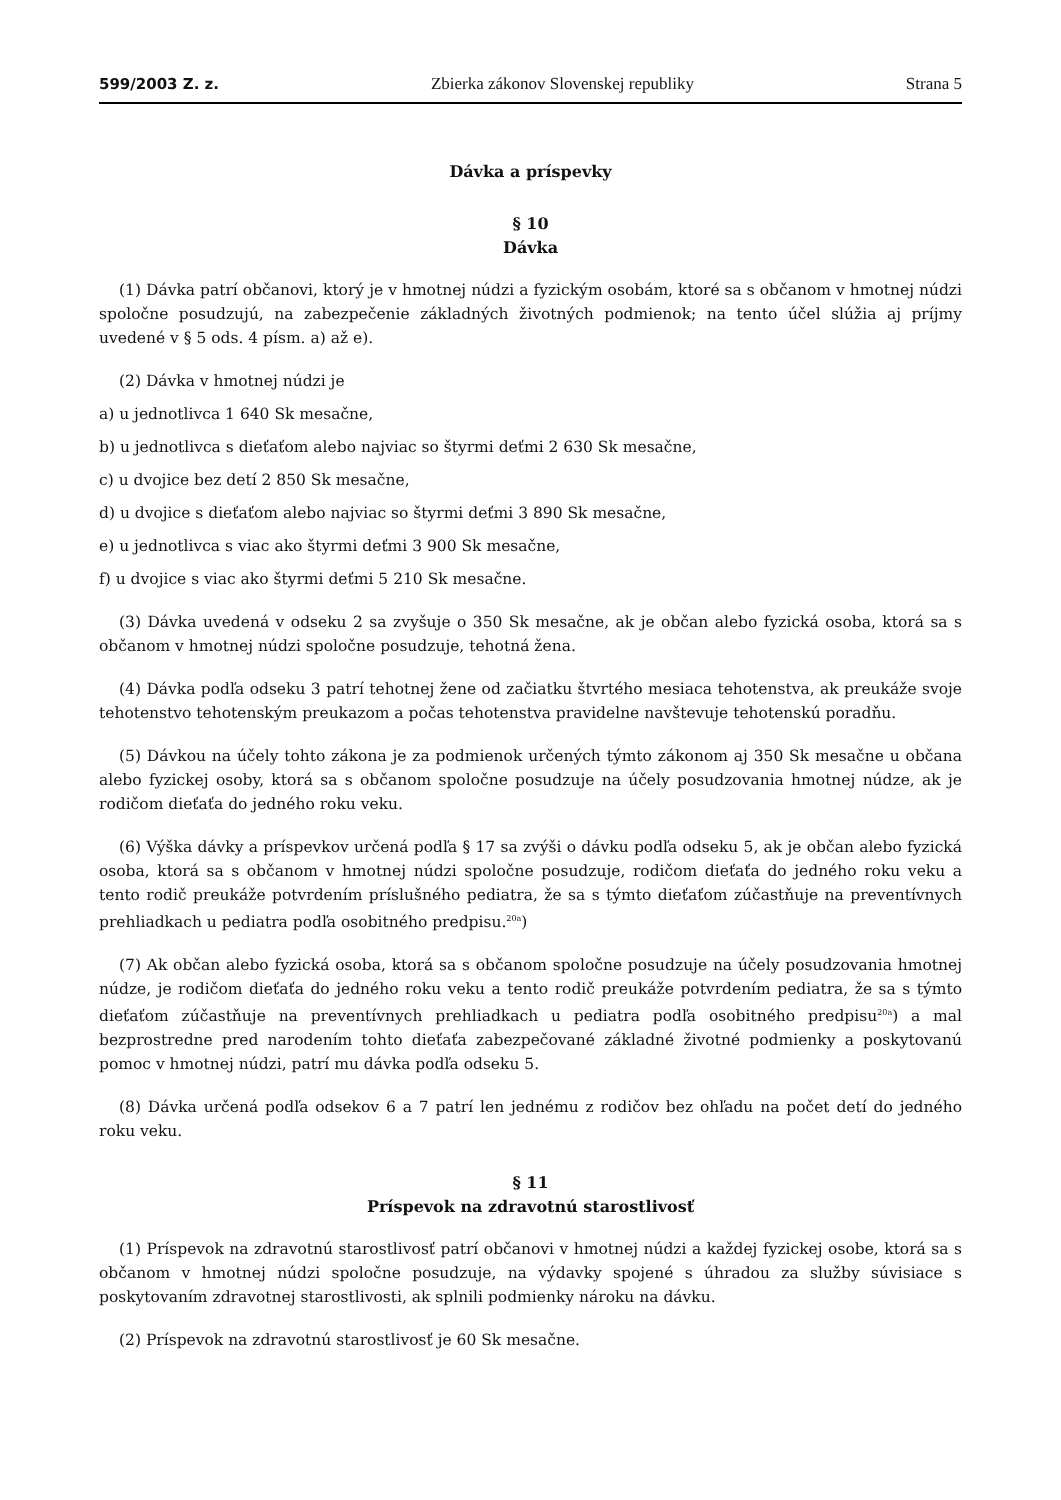599/2003 Z. z. Zbierka zákonov Slovenskej republiky Strana 5
Dávka a príspevky
§ 10
Dávka
(1) Dávka patrí občanovi, ktorý je v hmotnej núdzi a fyzickým osobám, ktoré sa s občanom v hmotnej núdzi spoločne posudzujú, na zabezpečenie základných životných podmienok; na tento účel slúžia aj príjmy uvedené v § 5 ods. 4 písm. a) až e).
(2) Dávka v hmotnej núdzi je
a) u jednotlivca 1 640 Sk mesačne,
b) u jednotlivca s dieťaťom alebo najviac so štyrmi deťmi 2 630 Sk mesačne,
c) u dvojice bez detí 2 850 Sk mesačne,
d) u dvojice s dieťaťom alebo najviac so štyrmi deťmi 3 890 Sk mesačne,
e) u jednotlivca s viac ako štyrmi deťmi 3 900 Sk mesačne,
f) u dvojice s viac ako štyrmi deťmi 5 210 Sk mesačne.
(3) Dávka uvedená v odseku 2 sa zvyšuje o 350 Sk mesačne, ak je občan alebo fyzická osoba, ktorá sa s občanom v hmotnej núdzi spoločne posudzuje, tehotná žena.
(4) Dávka podľa odseku 3 patrí tehotnej žene od začiatku štvrtého mesiaca tehotenstva, ak preukáže svoje tehotenstvo tehotenským preukazom a počas tehotenstva pravidelne navštevuje tehotenskú poradňu.
(5) Dávkou na účely tohto zákona je za podmienok určených týmto zákonom aj 350 Sk mesačne u občana alebo fyzickej osoby, ktorá sa s občanom spoločne posudzuje na účely posudzovania hmotnej núdze, ak je rodičom dieťaťa do jedného roku veku.
(6) Výška dávky a príspevkov určená podľa § 17 sa zvýši o dávku podľa odseku 5, ak je občan alebo fyzická osoba, ktorá sa s občanom v hmotnej núdzi spoločne posudzuje, rodičom dieťaťa do jedného roku veku a tento rodič preukáže potvrdením príslušného pediatra, že sa s týmto dieťaťom zúčastňuje na preventívnych prehliadkach u pediatra podľa osobitného predpisu.<sup>20a</sup>)
(7) Ak občan alebo fyzická osoba, ktorá sa s občanom spoločne posudzuje na účely posudzovania hmotnej núdze, je rodičom dieťaťa do jedného roku veku a tento rodič preukáže potvrdením pediatra, že sa s týmto dieťaťom zúčastňuje na preventívnych prehliadkach u pediatra podľa osobitného predpisu<sup>20a</sup>) a mal bezprostredne pred narodením tohto dieťaťa zabezpečované základné životné podmienky a poskytovanú pomoc v hmotnej núdzi, patrí mu dávka podľa odseku 5.
(8) Dávka určená podľa odsekov 6 a 7 patrí len jednému z rodičov bez ohľadu na počet detí do jedného roku veku.
§ 11
Príspevok na zdravotnú starostlivosť
(1) Príspevok na zdravotnú starostlivosť patrí občanovi v hmotnej núdzi a každej fyzickej osobe, ktorá sa s občanom v hmotnej núdzi spoločne posudzuje, na výdavky spojené s úhradou za služby súvisiace s poskytovaním zdravotnej starostlivosti, ak splnili podmienky nároku na dávku.
(2) Príspevok na zdravotnú starostlivosť je 60 Sk mesačne.